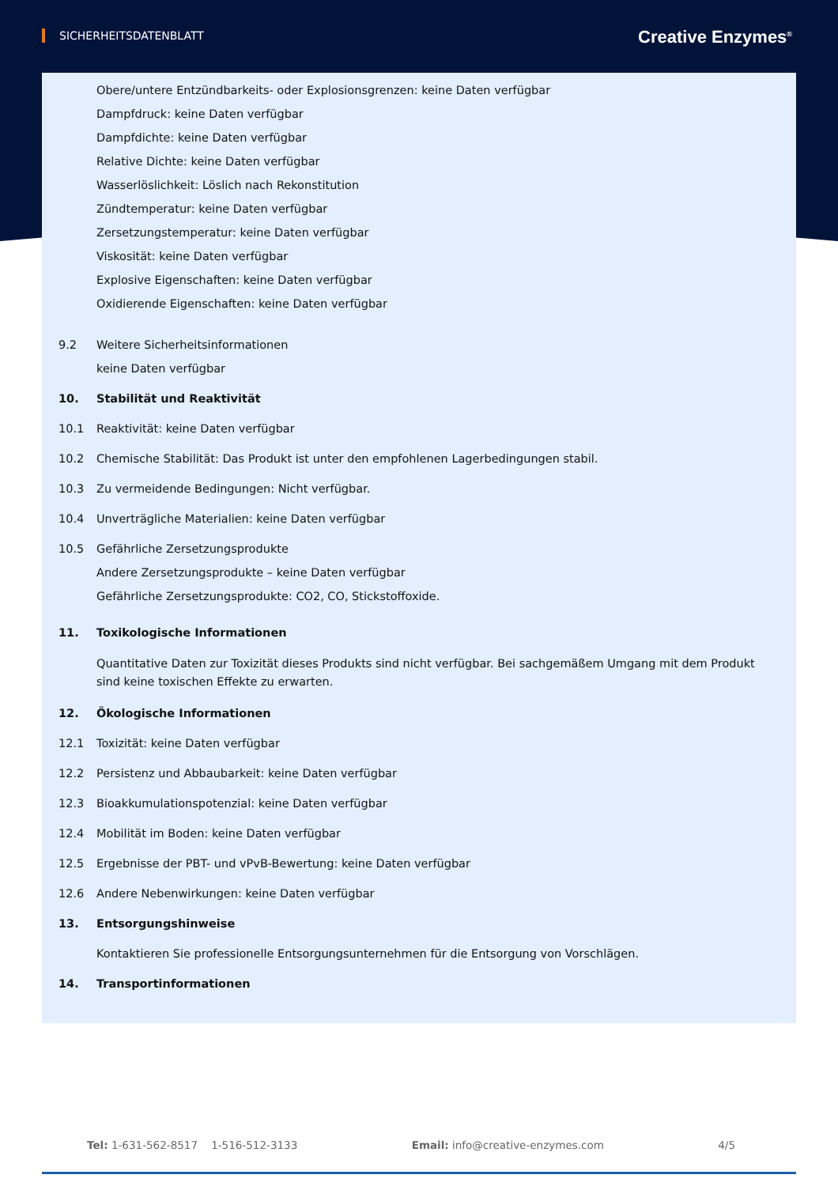SICHERHEITSDATENBLATT Creative Enzymes<sup>®</sup>
Obere/untere Entzündbarkeits- oder Explosionsgrenzen: keine Daten verfügbar
Dampfdruck: keine Daten verfügbar
Dampfdichte: keine Daten verfügbar
Relative Dichte: keine Daten verfügbar
Wasserlöslichkeit: Löslich nach Rekonstitution
Zündtemperatur: keine Daten verfügbar
Zersetzungstemperatur: keine Daten verfügbar
Viskosität: keine Daten verfügbar
Explosive Eigenschaften: keine Daten verfügbar
Oxidierende Eigenschaften: keine Daten verfügbar
9.2 Weitere Sicherheitsinformationen
keine Daten verfügbar
10. Stabilität und Reaktivität
10.1 Reaktivität: keine Daten verfügbar
10.2 Chemische Stabilität: Das Produkt ist unter den empfohlenen Lagerbedingungen stabil.
10.3 Zu vermeidende Bedingungen: Nicht verfügbar.
10.4 Unverträgliche Materialien: keine Daten verfügbar
10.5 Gefährliche Zersetzungsprodukte
Andere Zersetzungsprodukte – keine Daten verfügbar
Gefährliche Zersetzungsprodukte: CO2, CO, Stickstoffoxide.
11. Toxikologische Informationen
Quantitative Daten zur Toxizität dieses Produkts sind nicht verfügbar. Bei sachgemäßem Umgang mit dem Produkt sind keine toxischen Effekte zu erwarten.
12. Ökologische Informationen
12.1 Toxizität: keine Daten verfügbar
12.2 Persistenz und Abbaubarkeit: keine Daten verfügbar
12.3 Bioakkumulationspotenzial: keine Daten verfügbar
12.4 Mobilität im Boden: keine Daten verfügbar
12.5 Ergebnisse der PBT- und vPvB-Bewertung: keine Daten verfügbar
12.6 Andere Nebenwirkungen: keine Daten verfügbar
13. Entsorgungshinweise
Kontaktieren Sie professionelle Entsorgungsunternehmen für die Entsorgung von Vorschlägen.
14. Transportinformationen
Tel: 1-631-562-8517 1-516-512-3133 Email: info@creative-enzymes.com 4/5